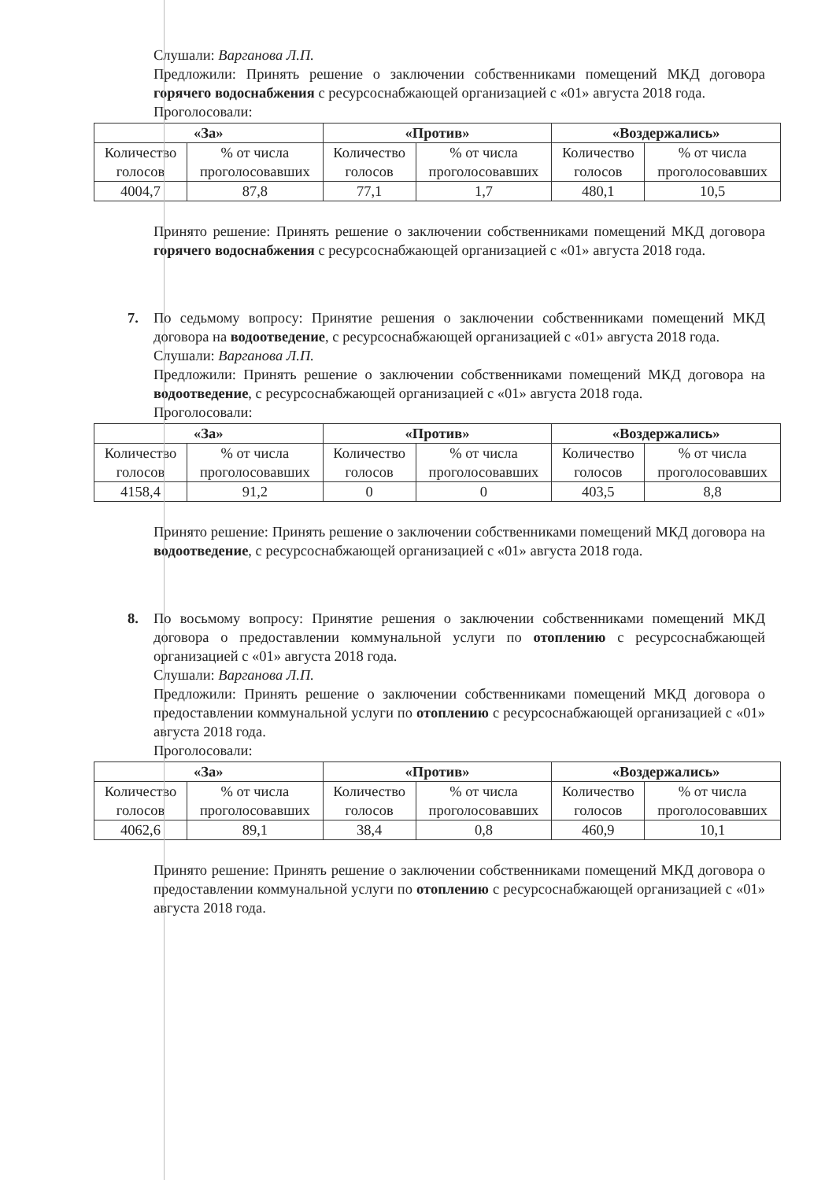Слушали: Варганова Л.П.
Предложили: Принять решение о заключении собственниками помещений МКД договора горячего водоснабжения с ресурсоснабжающей организацией с «01» августа 2018 года.
Проголосовали:
| «За» | | «Против» | | «Воздержались» | |
| --- | --- | --- | --- | --- | --- |
| Количество голосов | % от числа проголосовавших | Количество голосов | % от числа проголосовавших | Количество голосов | % от числа проголосовавших |
| 4004,7 | 87,8 | 77,1 | 1,7 | 480,1 | 10,5 |
Принято решение: Принять решение о заключении собственниками помещений МКД договора горячего водоснабжения с ресурсоснабжающей организацией с «01» августа 2018 года.
7.
По седьмому вопросу: Принятие решения о заключении собственниками помещений МКД договора на водоотведение, с ресурсоснабжающей организацией с «01» августа 2018 года.
Слушали: Варганова Л.П.
Предложили: Принять решение о заключении собственниками помещений МКД договора на водоотведение, с ресурсоснабжающей организацией с «01» августа 2018 года.
Проголосовали:
| «За» | | «Против» | | «Воздержались» | |
| --- | --- | --- | --- | --- | --- |
| Количество голосов | % от числа проголосовавших | Количество голосов | % от числа проголосовавших | Количество голосов | % от числа проголосовавших |
| 4158,4 | 91,2 | 0 | 0 | 403,5 | 8,8 |
Принято решение: Принять решение о заключении собственниками помещений МКД договора на водоотведение, с ресурсоснабжающей организацией с «01» августа 2018 года.
8.
По восьмому вопросу: Принятие решения о заключении собственниками помещений МКД договора о предоставлении коммунальной услуги по отоплению с ресурсоснабжающей организацией с «01» августа 2018 года.
Слушали: Варганова Л.П.
Предложили: Принять решение о заключении собственниками помещений МКД договора о предоставлении коммунальной услуги по отоплению с ресурсоснабжающей организацией с «01» августа 2018 года.
Проголосовали:
| «За» | | «Против» | | «Воздержались» | |
| --- | --- | --- | --- | --- | --- |
| Количество голосов | % от числа проголосовавших | Количество голосов | % от числа проголосовавших | Количество голосов | % от числа проголосовавших |
| 4062,6 | 89,1 | 38,4 | 0,8 | 460,9 | 10,1 |
Принято решение: Принять решение о заключении собственниками помещений МКД договора о предоставлении коммунальной услуги по отоплению с ресурсоснабжающей организацией с «01» августа 2018 года.